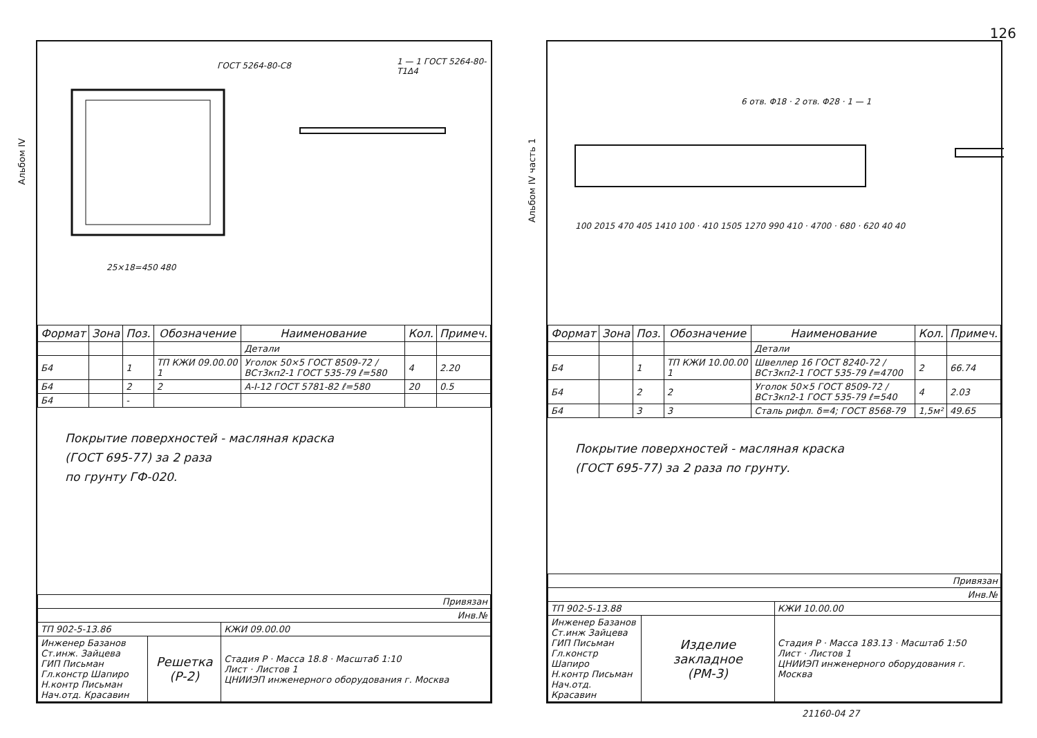126
Альбом IV
ГОСТ 5264-80-С8 1 — 1 ГОСТ 5264-80-Т1Δ4
25×18=450 480
| Формат | Зона | Поз. | Обозначение | Наименование | Кол. | Примеч. |
| --- | --- | --- | --- | --- | --- | --- |
| | | | | Детали | | |
| Б4 | | 1 | ТП КЖИ 09.00.00 1 | Уголок 50×5 ГОСТ 8509-72 / ВСт3кп2-1 ГОСТ 535-79 ℓ=580 | 4 | 2.20 |
| Б4 | | 2 | 2 | А-I-12 ГОСТ 5781-82 ℓ=580 | 20 | 0.5 |
| Б4 | | - | | | | |
Покрытие поверхностей - масляная краска
(ГОСТ 695-77) за 2 раза
по грунту ГФ-020.
| Привязан | | |
| Инв.№ | | |
| ТП 902-5-13.86 | | КЖИ 09.00.00 |
| Инженер Базанов Ст.инж. Зайцева ГИП Письман Гл.констр Шапиро Н.контр Письман Нач.отд. Красавин | Решетка (Р-2) | Стадия Р · Масса 18.8 · Масштаб 1:10 Лист · Листов 1 ЦНИИЭП инженерного оборудования г. Москва |
Альбом IV часть 1
6 отв. Φ18 · 2 отв. Φ28 · 1 — 1
100 2015 470 405 1410 100 · 410 1505 1270 990 410 · 4700 · 680 · 620 40 40
| Формат | Зона | Поз. | Обозначение | Наименование | Кол. | Примеч. |
| --- | --- | --- | --- | --- | --- | --- |
| | | | | Детали | | |
| Б4 | | 1 | ТП КЖИ 10.00.00 1 | Швеллер 16 ГОСТ 8240-72 / ВСт3кп2-1 ГОСТ 535-79 ℓ=4700 | 2 | 66.74 |
| Б4 | | 2 | 2 | Уголок 50×5 ГОСТ 8509-72 / ВСт3кп2-1 ГОСТ 535-79 ℓ=540 | 4 | 2.03 |
| Б4 | | 3 | 3 | Сталь рифл. δ=4; ГОСТ 8568-79 | 1,5м² | 49.65 |
Покрытие поверхностей - масляная краска
(ГОСТ 695-77) за 2 раза по грунту.
| Привязан | | |
| Инв.№ | | |
| ТП 902-5-13.88 | | КЖИ 10.00.00 |
| Инженер Базанов Ст.инж Зайцева ГИП Письман Гл.констр Шапиро Н.контр Письман Нач.отд. Красавин | Изделие закладное (РМ-3) | Стадия Р · Масса 183.13 · Масштаб 1:50 Лист · Листов 1 ЦНИИЭП инженерного оборудования г. Москва |
21160-04 27